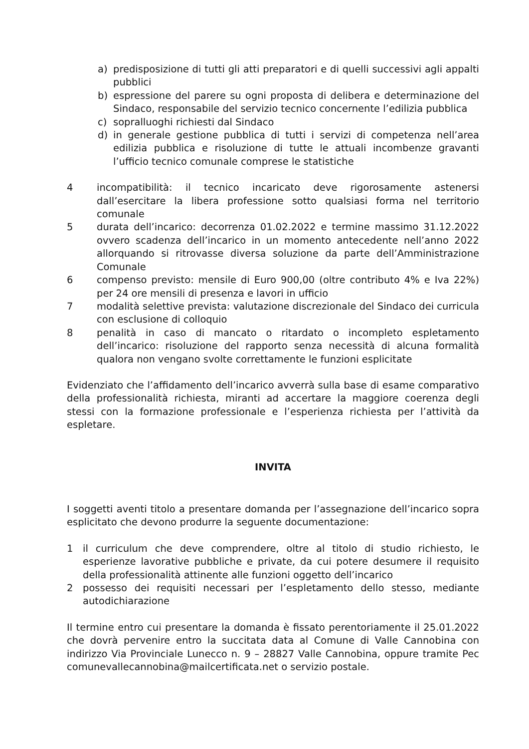a) predisposizione di tutti gli atti preparatori e di quelli successivi agli appalti pubblici
b) espressione del parere su ogni proposta di delibera e determinazione del Sindaco, responsabile del servizio tecnico concernente l’edilizia pubblica
c) sopralluoghi richiesti dal Sindaco
d) in generale gestione pubblica di tutti i servizi di competenza nell’area edilizia pubblica e risoluzione di tutte le attuali incombenze gravanti l’ufficio tecnico comunale comprese le statistiche
4 incompatibilità: il tecnico incaricato deve rigorosamente astenersi dall’esercitare la libera professione sotto qualsiasi forma nel territorio comunale
5 durata dell’incarico: decorrenza 01.02.2022 e termine massimo 31.12.2022 ovvero scadenza dell’incarico in un momento antecedente nell’anno 2022 allorquando si ritrovasse diversa soluzione da parte dell’Amministrazione Comunale
6 compenso previsto: mensile di Euro 900,00 (oltre contributo 4% e Iva 22%) per 24 ore mensili di presenza e lavori in ufficio
7 modalità selettive prevista: valutazione discrezionale del Sindaco dei curricula con esclusione di colloquio
8 penalità in caso di mancato o ritardato o incompleto espletamento dell’incarico: risoluzione del rapporto senza necessità di alcuna formalità qualora non vengano svolte correttamente le funzioni esplicitate
Evidenziato che l’affidamento dell’incarico avverrà sulla base di esame comparativo della professionalità richiesta, miranti ad accertare la maggiore coerenza degli stessi con la formazione professionale e l’esperienza richiesta per l’attività da espletare.
INVITA
I soggetti aventi titolo a presentare domanda per l’assegnazione dell’incarico sopra esplicitato che devono produrre la seguente documentazione:
1 il curriculum che deve comprendere, oltre al titolo di studio richiesto, le esperienze lavorative pubbliche e private, da cui potere desumere il requisito della professionalità attinente alle funzioni oggetto dell’incarico
2 possesso dei requisiti necessari per l’espletamento dello stesso, mediante autodichiarazione
Il termine entro cui presentare la domanda è fissato perentoriamente il 25.01.2022 che dovrà pervenire entro la succitata data al Comune di Valle Cannobina con indirizzo Via Provinciale Lunecco n. 9 – 28827 Valle Cannobina, oppure tramite Pec comunevallecannobina@mailcertificata.net o servizio postale.